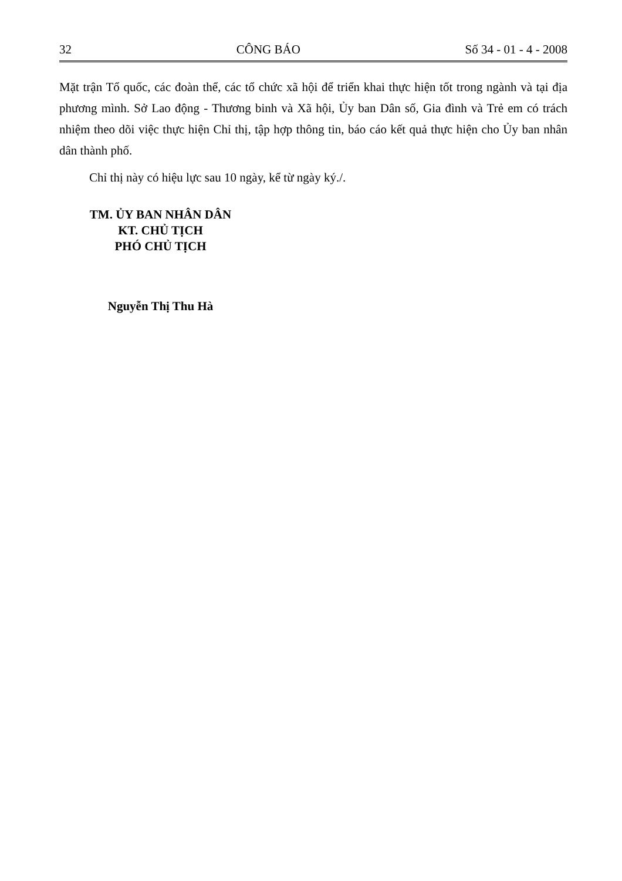32 CÔNG BÁO Số 34 - 01 - 4 - 2008
Mặt trận Tổ quốc, các đoàn thể, các tổ chức xã hội để triển khai thực hiện tốt trong ngành và tại địa phương mình. Sở Lao động - Thương binh và Xã hội, Ủy ban Dân số, Gia đình và Trẻ em có trách nhiệm theo dõi việc thực hiện Chỉ thị, tập hợp thông tin, báo cáo kết quả thực hiện cho Ủy ban nhân dân thành phố.
Chỉ thị này có hiệu lực sau 10 ngày, kể từ ngày ký./.
TM. ỦY BAN NHÂN DÂN
KT. CHỦ TỊCH
PHÓ CHỦ TỊCH
Nguyễn Thị Thu Hà